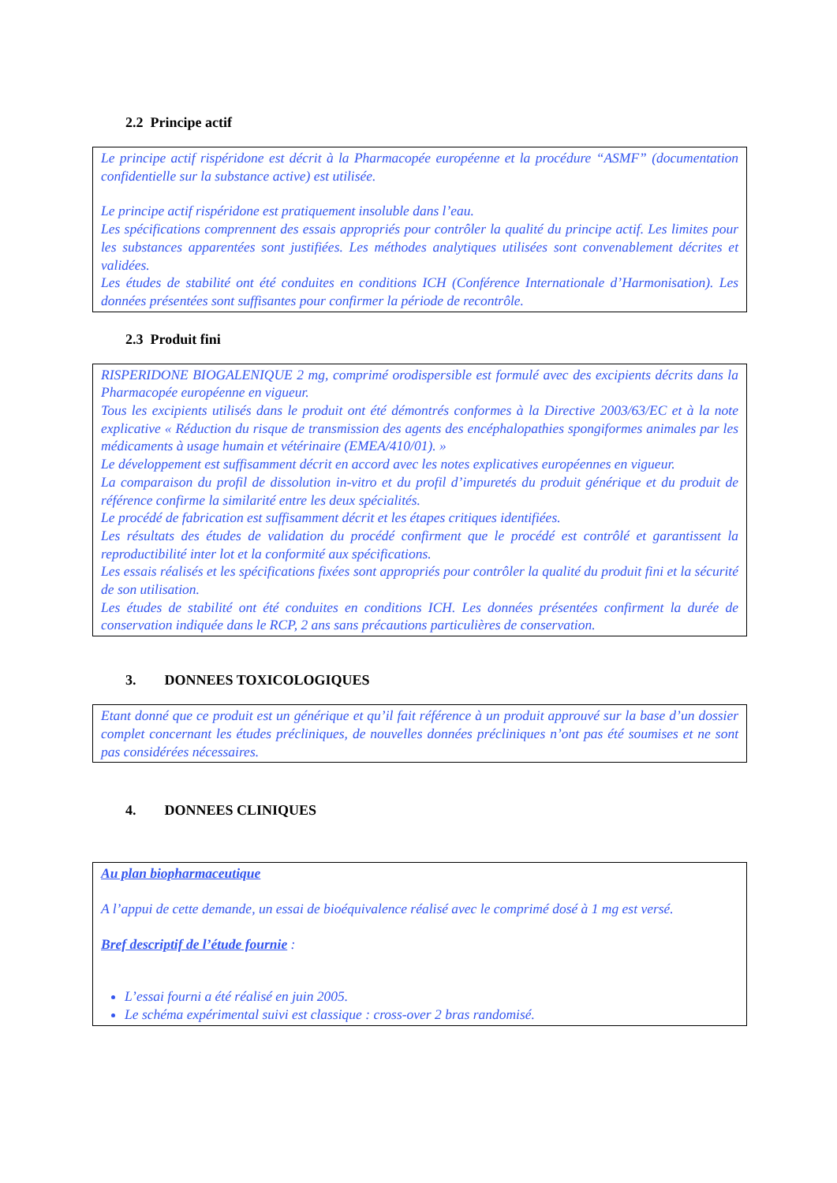2.2 Principe actif
Le principe actif rispéridone est décrit à la Pharmacopée européenne et la procédure “ASMF” (documentation confidentielle sur la substance active) est utilisée.
Le principe actif rispéridone est pratiquement insoluble dans l’eau.
Les spécifications comprennent des essais appropriés pour contrôler la qualité du principe actif. Les limites pour les substances apparentées sont justifiées. Les méthodes analytiques utilisées sont convenablement décrites et validées.
Les études de stabilité ont été conduites en conditions ICH (Conférence Internationale d’Harmonisation). Les données présentées sont suffisantes pour confirmer la période de recontrôle.
2.3 Produit fini
RISPERIDONE BIOGALENIQUE 2 mg, comprimé orodispersible est formulé avec des excipients décrits dans la Pharmacopée européenne en vigueur.
Tous les excipients utilisés dans le produit ont été démontrés conformes à la Directive 2003/63/EC et à la note explicative « Réduction du risque de transmission des agents des encéphalopathies spongiformes animales par les médicaments à usage humain et vétérinaire (EMEA/410/01). »
Le développement est suffisamment décrit en accord avec les notes explicatives européennes en vigueur.
La comparaison du profil de dissolution in-vitro et du profil d’impuretés du produit générique et du produit de référence confirme la similarité entre les deux spécialités.
Le procédé de fabrication est suffisamment décrit et les étapes critiques identifiées.
Les résultats des études de validation du procédé confirment que le procédé est contrôlé et garantissent la reproductibilité inter lot et la conformité aux spécifications.
Les essais réalisés et les spécifications fixées sont appropriés pour contrôler la qualité du produit fini et la sécurité de son utilisation.
Les études de stabilité ont été conduites en conditions ICH. Les données présentées confirment la durée de conservation indiquée dans le RCP, 2 ans sans précautions particulières de conservation.
3. DONNEES TOXICOLOGIQUES
Etant donné que ce produit est un générique et qu’il fait référence à un produit approuvé sur la base d’un dossier complet concernant les études précliniques, de nouvelles données précliniques n’ont pas été soumises et ne sont pas considérées nécessaires.
4. DONNEES CLINIQUES
Au plan biopharmaceutique
A l’appui de cette demande, un essai de bioéquivalence réalisé avec le comprimé dosé à 1 mg est versé.
Bref descriptif de l’étude fournie :
L’essai fourni a été réalisé en juin 2005.
Le schéma expérimental suivi est classique : cross-over 2 bras randomisé.